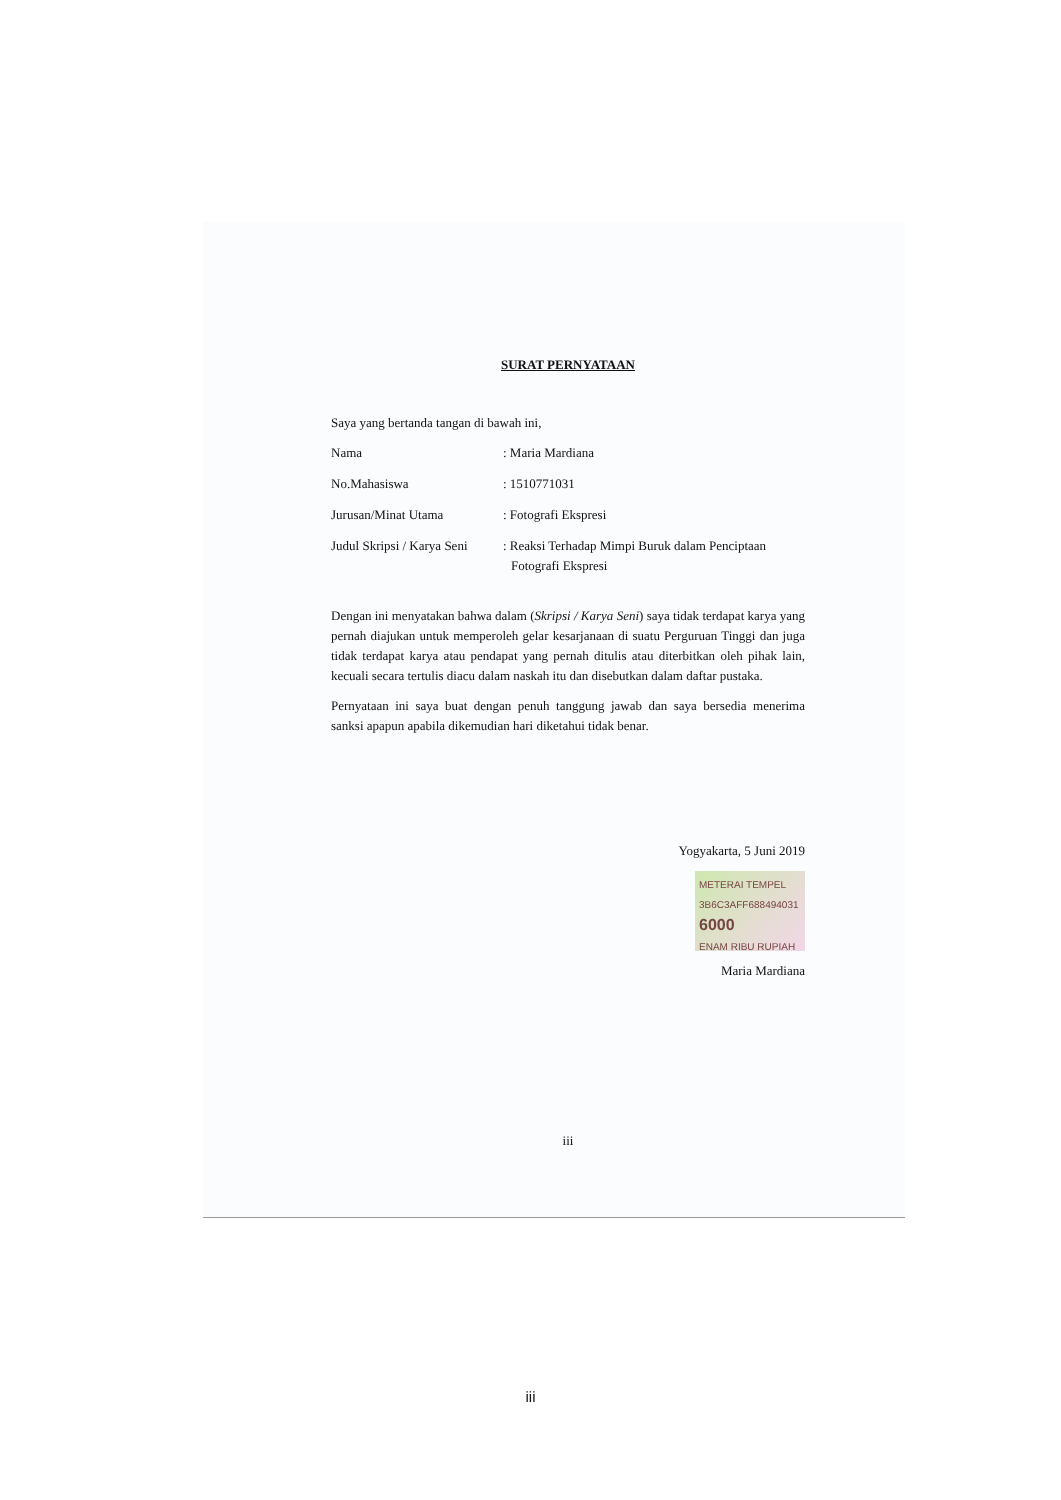SURAT PERNYATAAN
Saya yang bertanda tangan di bawah ini,
Nama : Maria Mardiana
No.Mahasiswa : 1510771031
Jurusan/Minat Utama : Fotografi Ekspresi
Judul Skripsi / Karya Seni
: Reaksi Terhadap Mimpi Buruk dalam Penciptaan Fotografi Ekspresi
Dengan ini menyatakan bahwa dalam (Skripsi / Karya Seni) saya tidak terdapat karya yang pernah diajukan untuk memperoleh gelar kesarjanaan di suatu Perguruan Tinggi dan juga tidak terdapat karya atau pendapat yang pernah ditulis atau diterbitkan oleh pihak lain, kecuali secara tertulis diacu dalam naskah itu dan disebutkan dalam daftar pustaka.
Pernyataan ini saya buat dengan penuh tanggung jawab dan saya bersedia menerima sanksi apapun apabila dikemudian hari diketahui tidak benar.
Yogyakarta, 5 Juni 2019
METERAI TEMPEL
3B6C3AFF688494031
6000
ENAM RIBU RUPIAH
Maria Mardiana
iii
iii